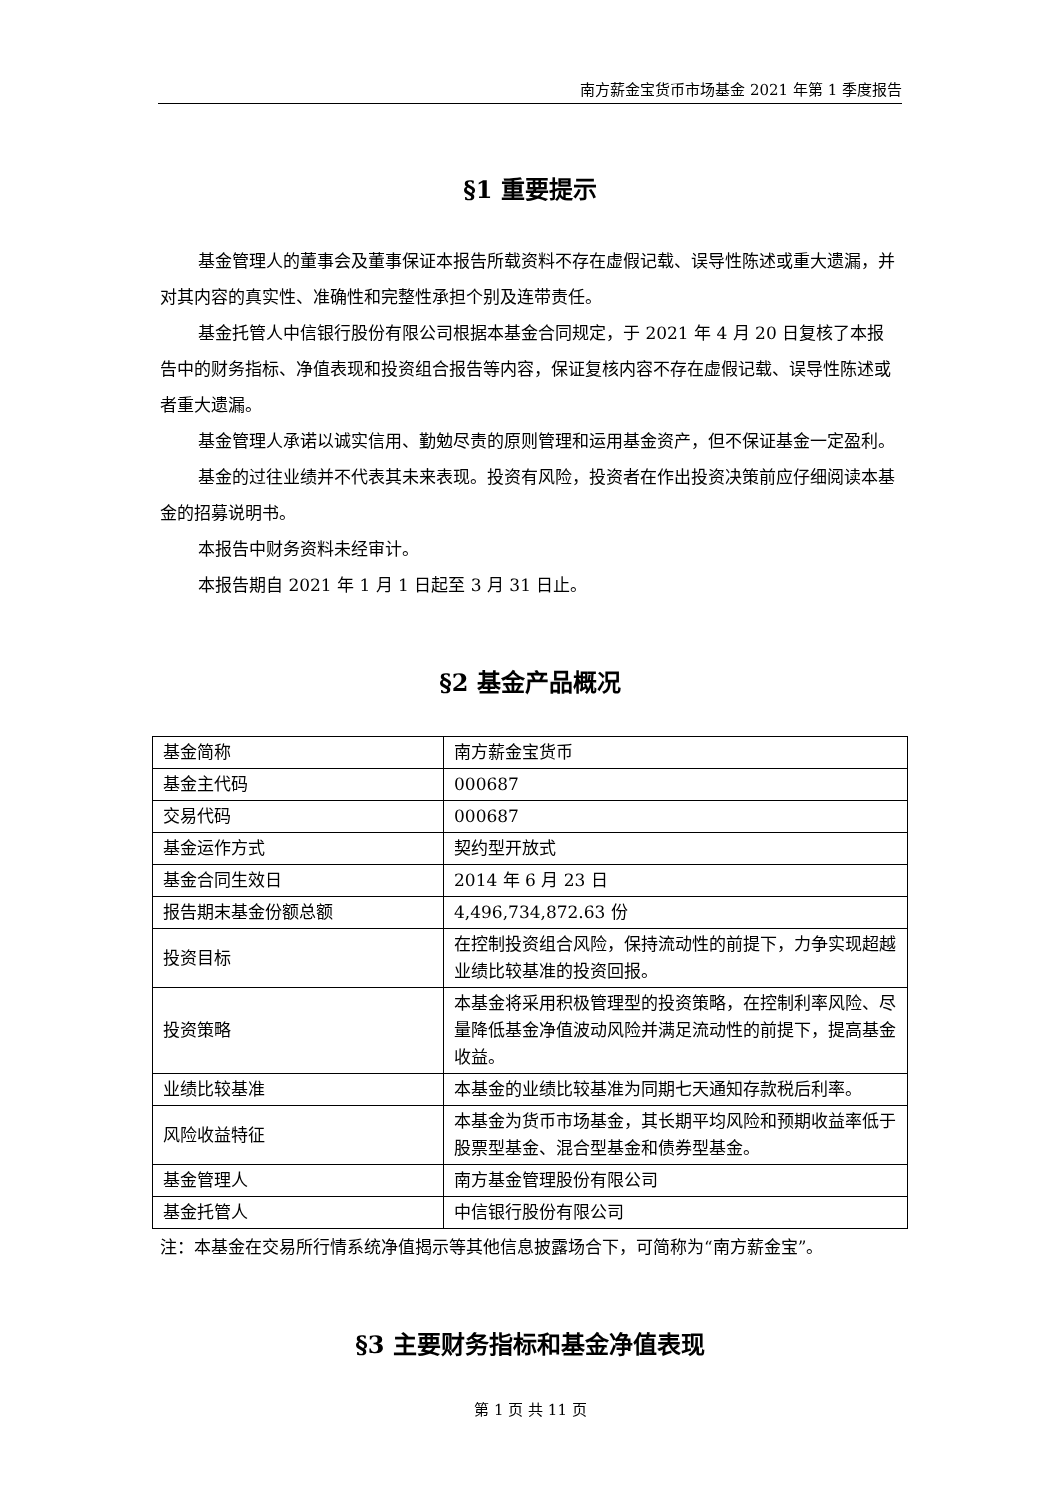南方薪金宝货币市场基金 2021 年第 1 季度报告
§1 重要提示
基金管理人的董事会及董事保证本报告所载资料不存在虚假记载、误导性陈述或重大遗漏，并对其内容的真实性、准确性和完整性承担个别及连带责任。
基金托管人中信银行股份有限公司根据本基金合同规定，于 2021 年 4 月 20 日复核了本报告中的财务指标、净值表现和投资组合报告等内容，保证复核内容不存在虚假记载、误导性陈述或者重大遗漏。
基金管理人承诺以诚实信用、勤勉尽责的原则管理和运用基金资产，但不保证基金一定盈利。
基金的过往业绩并不代表其未来表现。投资有风险，投资者在作出投资决策前应仔细阅读本基金的招募说明书。
本报告中财务资料未经审计。
本报告期自 2021 年 1 月 1 日起至 3 月 31 日止。
§2 基金产品概况
| 基金简称 | 南方薪金宝货币 |
| 基金主代码 | 000687 |
| 交易代码 | 000687 |
| 基金运作方式 | 契约型开放式 |
| 基金合同生效日 | 2014 年 6 月 23 日 |
| 报告期末基金份额总额 | 4,496,734,872.63 份 |
| 投资目标 | 在控制投资组合风险，保持流动性的前提下，力争实现超越业绩比较基准的投资回报。 |
| 投资策略 | 本基金将采用积极管理型的投资策略，在控制利率风险、尽量降低基金净值波动风险并满足流动性的前提下，提高基金收益。 |
| 业绩比较基准 | 本基金的业绩比较基准为同期七天通知存款税后利率。 |
| 风险收益特征 | 本基金为货币市场基金，其长期平均风险和预期收益率低于股票型基金、混合型基金和债券型基金。 |
| 基金管理人 | 南方基金管理股份有限公司 |
| 基金托管人 | 中信银行股份有限公司 |
注：本基金在交易所行情系统净值揭示等其他信息披露场合下，可简称为“南方薪金宝”。
§3 主要财务指标和基金净值表现
第 1 页 共 11 页